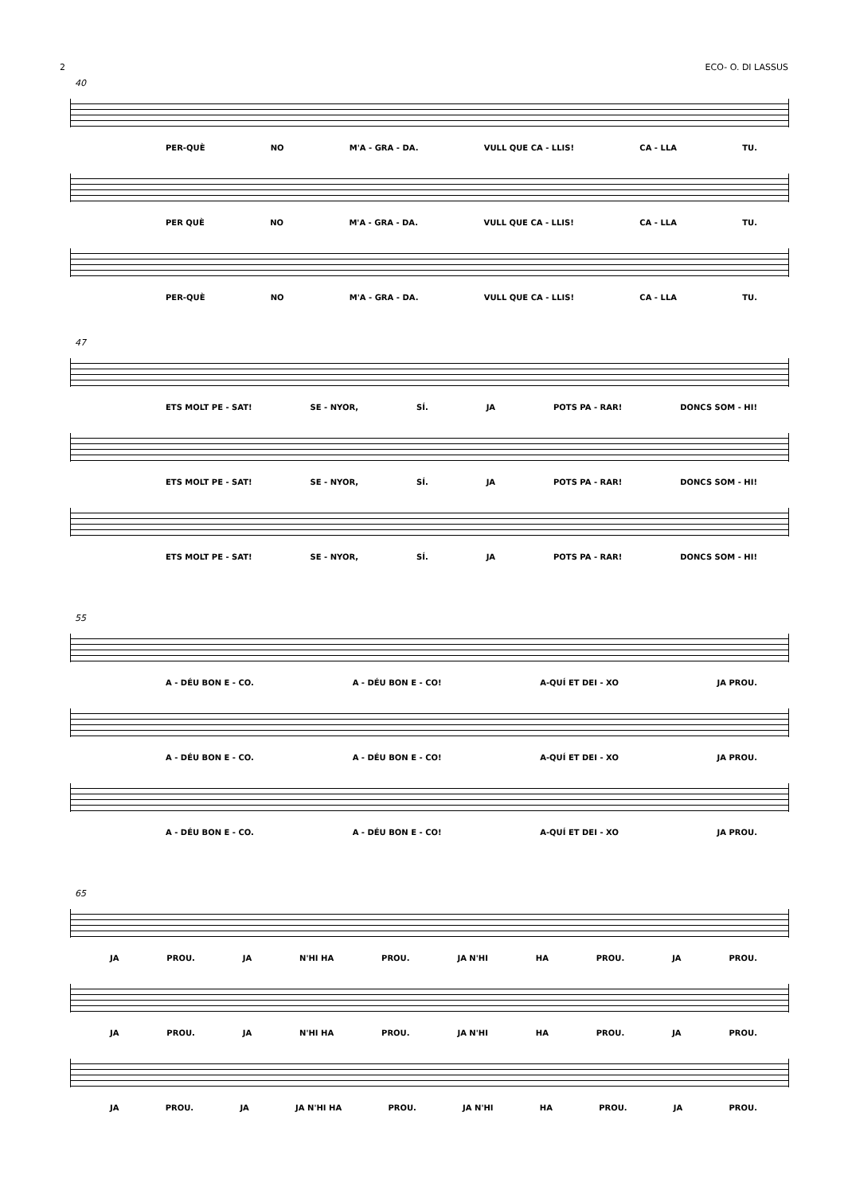2 ECO- O. DI LASSUS
40
PER-QUÈ NO M'A - GRA - DA. VULL QUE CA - LLIS! CA - LLA TU.
PER QUÈ NO M'A - GRA - DA. VULL QUE CA - LLIS! CA - LLA TU.
PER-QUÈ NO M'A - GRA - DA. VULL QUE CA - LLIS! CA - LLA TU.
47
ETS MOLT PE - SAT! SE - NYOR, SÍ. JA POTS PA - RAR! DONCS SOM - HI!
ETS MOLT PE - SAT! SE - NYOR, SÍ. JA POTS PA - RAR! DONCS SOM - HI!
ETS MOLT PE - SAT! SE - NYOR, SÍ. JA POTS PA - RAR! DONCS SOM - HI!
55
A - DÉU BON E - CO. A - DÉU BON E - CO! A-QUÍ ET DEI - XO JA PROU.
A - DÉU BON E - CO. A - DÉU BON E - CO! A-QUÍ ET DEI - XO JA PROU.
A - DÉU BON E - CO. A - DÉU BON E - CO! A-QUÍ ET DEI - XO JA PROU.
65
JA PROU. JA N'HI HA PROU. JA N'HI HA PROU. JA PROU.
JA PROU. JA N'HI HA PROU. JA N'HI HA PROU. JA PROU.
JA PROU. JA JA N'HI HA PROU. JA N'HI HA PROU. JA PROU.